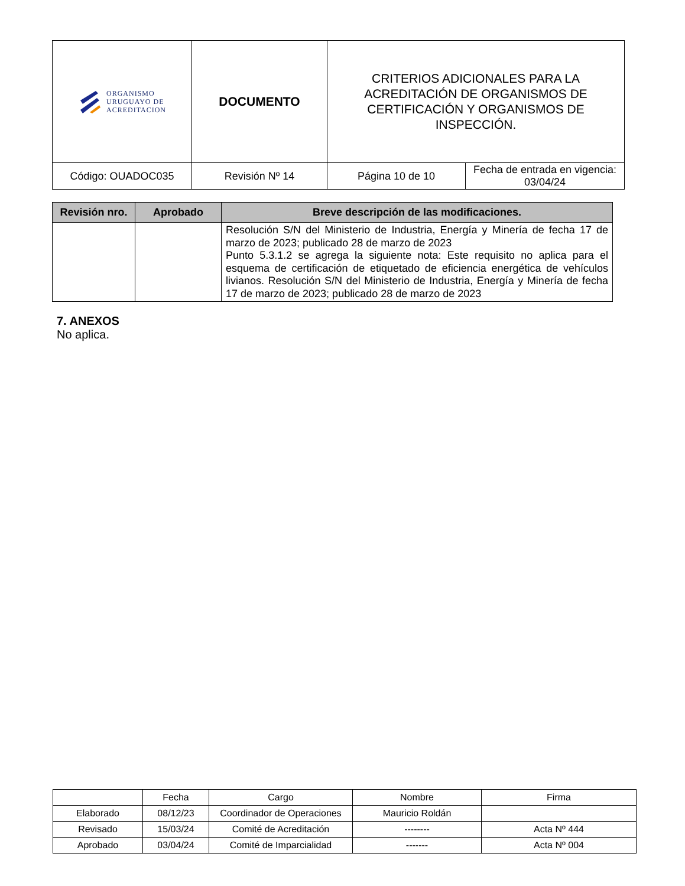| ORGANISMO URUGUAYO DE ACREDITACION | DOCUMENTO | CRITERIOS ADICIONALES PARA LA ACREDITACIÓN DE ORGANISMOS DE CERTIFICACIÓN Y ORGANISMOS DE INSPECCIÓN. | |
| Código: OUADOC035 | Revisión Nº 14 | Página 10 de 10 | Fecha de entrada en vigencia: 03/04/24 |
| Revisión nro. | Aprobado | Breve descripción de las modificaciones. |
| --- | --- | --- |
| | | Resolución S/N del Ministerio de Industria, Energía y Minería de fecha 17 de marzo de 2023; publicado 28 de marzo de 2023 Punto 5.3.1.2 se agrega la siguiente nota: Este requisito no aplica para el esquema de certificación de etiquetado de eficiencia energética de vehículos livianos. Resolución S/N del Ministerio de Industria, Energía y Minería de fecha 17 de marzo de 2023; publicado 28 de marzo de 2023 |
7. ANEXOS
No aplica.
| | Fecha | Cargo | Nombre | Firma |
| Elaborado | 08/12/23 | Coordinador de Operaciones | Mauricio Roldán | |
| Revisado | 15/03/24 | Comité de Acreditación | -------- | Acta Nº 444 |
| Aprobado | 03/04/24 | Comité de Imparcialidad | ------- | Acta Nº 004 |